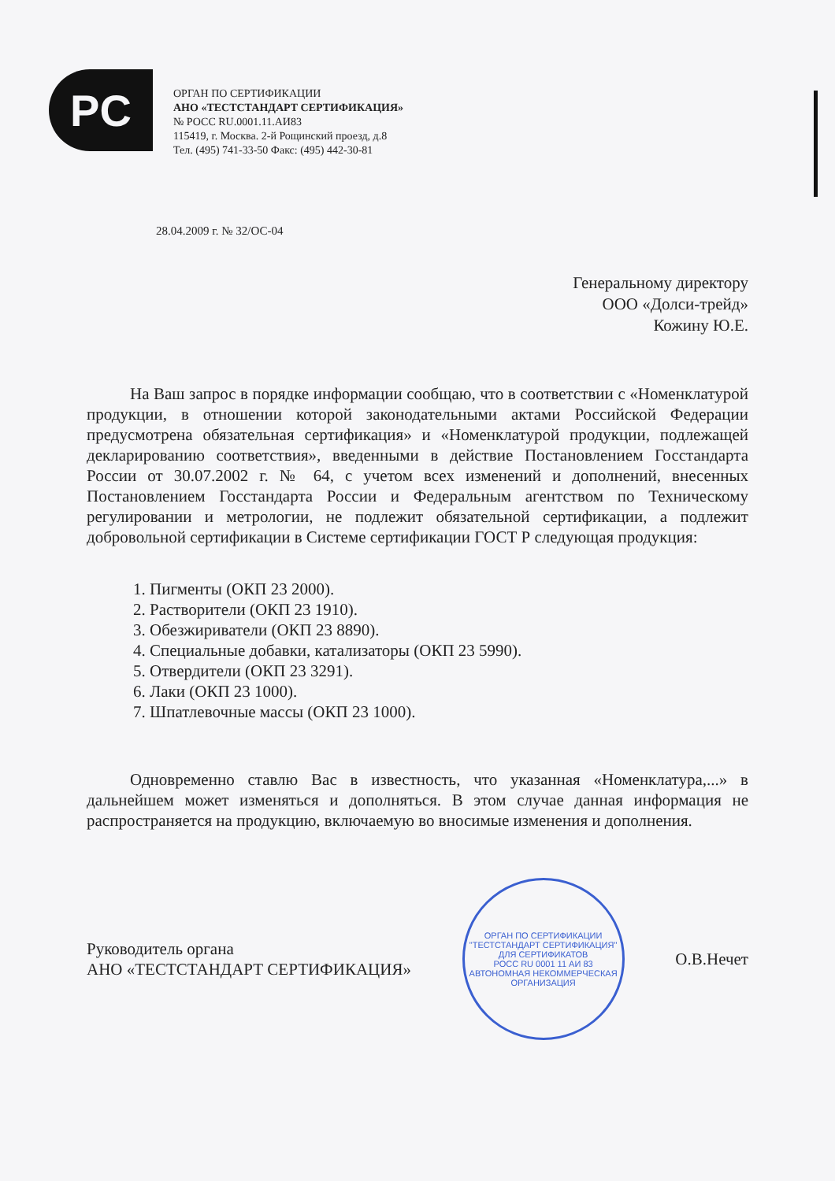PC
ОРГАН ПО СЕРТИФИКАЦИИ
АНО «ТЕСТСТАНДАРТ СЕРТИФИКАЦИЯ»
№ РОСС RU.0001.11.АИ83
115419, г. Москва. 2-й Рощинский проезд, д.8
Тел. (495) 741-33-50 Факс: (495) 442-30-81
28.04.2009 г. № 32/ОС-04
Генеральному директору
ООО «Долси-трейд»
Кожину Ю.Е.
На Ваш запрос в порядке информации сообщаю, что в соответствии с «Номенклатурой продукции, в отношении которой законодательными актами Российской Федерации предусмотрена обязательная сертификация» и «Номенклатурой продукции, подлежащей декларированию соответствия», введенными в действие Постановлением Госстандарта России от 30.07.2002 г. № 64, с учетом всех изменений и дополнений, внесенных Постановлением Госстандарта России и Федеральным агентством по Техническому регулировании и метрологии, не подлежит обязательной сертификации, а подлежит добровольной сертификации в Системе сертификации ГОСТ Р следующая продукция:
1. Пигменты (ОКП 23 2000).
2. Растворители (ОКП 23 1910).
3. Обезжириватели (ОКП 23 8890).
4. Специальные добавки, катализаторы (ОКП 23 5990).
5. Отвердители (ОКП 23 3291).
6. Лаки (ОКП 23 1000).
7. Шпатлевочные массы (ОКП 23 1000).
Одновременно ставлю Вас в известность, что указанная «Номенклатура,...» в дальнейшем может изменяться и дополняться. В этом случае данная информация не распространяется на продукцию, включаемую во вносимые изменения и дополнения.
Руководитель органа
АНО «ТЕСТСТАНДАРТ СЕРТИФИКАЦИЯ»
ОРГАН ПО СЕРТИФИКАЦИИ "ТЕСТСТАНДАРТ СЕРТИФИКАЦИЯ"
ДЛЯ СЕРТИФИКАТОВ
РОСС RU 0001 11 АИ 83
АВТОНОМНАЯ НЕКОММЕРЧЕСКАЯ ОРГАНИЗАЦИЯ
О.В.Нечет